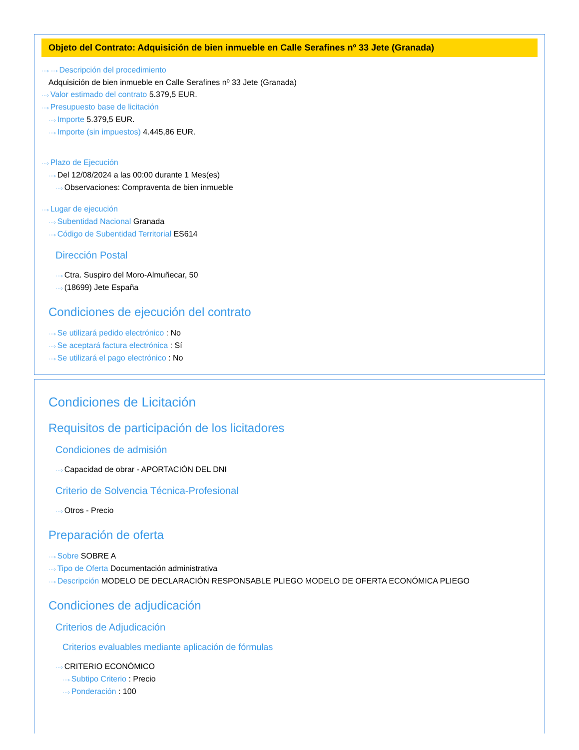Objeto del Contrato: Adquisición de bien inmueble en Calle Serafines nº 33 Jete (Granada)
···› ···› Descripción del procedimiento
Adquisición de bien inmueble en Calle Serafines nº 33 Jete (Granada)
···› Valor estimado del contrato 5.379,5 EUR.
···› Presupuesto base de licitación
···› Importe 5.379,5 EUR.
···› Importe (sin impuestos) 4.445,86 EUR.
···› Plazo de Ejecución
···› Del 12/08/2024 a las 00:00 durante 1 Mes(es)
···› Observaciones: Compraventa de bien inmueble
···› Lugar de ejecución
···› Subentidad Nacional Granada
···› Código de Subentidad Territorial ES614
Dirección Postal
···› Ctra. Suspiro del Moro-Almuñecar, 50
···› (18699) Jete España
Condiciones de ejecución del contrato
···› Se utilizará pedido electrónico : No
···› Se aceptará factura electrónica : Sí
···› Se utilizará el pago electrónico : No
Condiciones de Licitación
Requisitos de participación de los licitadores
Condiciones de admisión
···› Capacidad de obrar - APORTACIÓN DEL DNI
Criterio de Solvencia Técnica-Profesional
···› Otros - Precio
Preparación de oferta
···› Sobre SOBRE A
···› Tipo de Oferta Documentación administrativa
···› Descripción MODELO DE DECLARACIÓN RESPONSABLE PLIEGO MODELO DE OFERTA ECONÓMICA PLIEGO
Condiciones de adjudicación
Criterios de Adjudicación
Criterios evaluables mediante aplicación de fórmulas
···› CRITERIO ECONÓMICO
···› Subtipo Criterio : Precio
···› Ponderación : 100